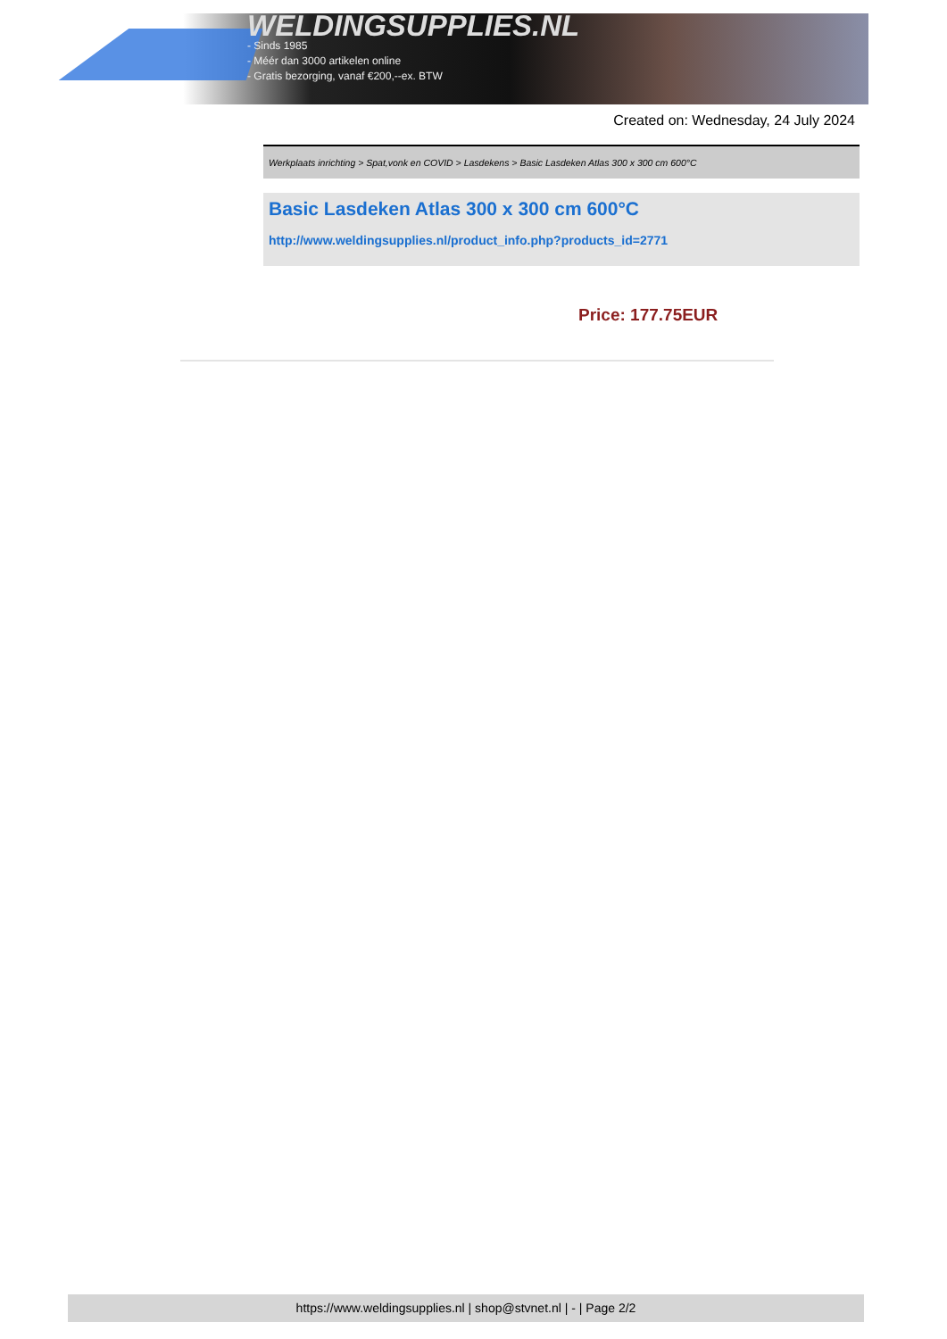WELDINGSUPPLIES.NL
- Sinds 1985
- Méér dan 3000 artikelen online
- Gratis bezorging, vanaf €200,--ex. BTW
Created on: Wednesday, 24 July 2024
Werkplaats inrichting > Spat,vonk en COVID > Lasdekens > Basic Lasdeken Atlas 300 x 300 cm 600°C
Basic Lasdeken Atlas 300 x 300 cm 600°C
http://www.weldingsupplies.nl/product_info.php?products_id=2771
Price: 177.75EUR
https://www.weldingsupplies.nl | shop@stvnet.nl | - | Page 2/2